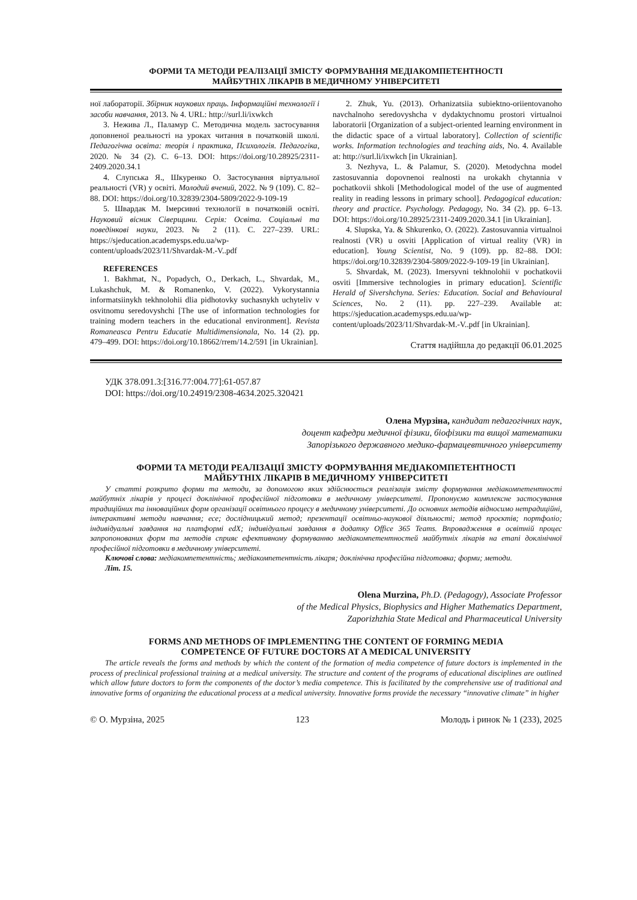ФОРМИ ТА МЕТОДИ РЕАЛІЗАЦІЇ ЗМІСТУ ФОРМУВАННЯ МЕДІАКОМПЕТЕНТНОСТІ
МАЙБУТНІХ ЛІКАРІВ В МЕДИЧНОМУ УНІВЕРСИТЕТІ
ної лабораторії. Збірник наукових праць. Інформаційні технології і засоби навчання, 2013. № 4. URL: http://surl.li/ixwkch
3. Нежива Л., Паламур С. Методична модель застосування доповненої реальності на уроках читання в початковій школі. Педагогічна освіта: теорія і практика, Психологія. Педагогіка, 2020. № 34 (2). С. 6–13. DOI: https://doi.org/10.28925/2311-2409.2020.34.1
4. Слупська Я., Шкуренко О. Застосування віртуальної реальності (VR) у освіті. Молодий вчений, 2022. № 9 (109). С. 82–88. DOI: https://doi.org/10.32839/2304-5809/2022-9-109-19
5. Швардак М. Імерсивні технології в початковій освіті. Науковий вісник Сіверщини. Серія: Освіта. Соціальні та поведінкові науки, 2023. № 2 (11). С. 227–239. URL: https://sjeducation.academysps.edu.ua/wp-content/uploads/2023/11/Shvardak-M.-V..pdf
REFERENCES
1. Bakhmat, N., Popadych, O., Derkach, L., Shvardak, M., Lukashchuk, M. & Romanenko, V. (2022). Vykorystannia informatsiinykh tekhnolohii dlia pidhotovky suchasnykh uchyteliv v osvitnomu seredovyshchi [The use of information technologies for training modern teachers in the educational environment]. Revista Romaneasca Pentru Educatie Multidimensionala, No. 14 (2). pp. 479–499. DOI: https://doi.org/10.18662/rrem/14.2/591 [in Ukrainian].
2. Zhuk, Yu. (2013). Orhanizatsiia subiektno-oriientovanoho navchalnoho seredovyshcha v dydaktychnomu prostori virtualnoi laboratorii [Organization of a subject-oriented learning environment in the didactic space of a virtual laboratory]. Collection of scientific works. Information technologies and teaching aids, No. 4. Available at: http://surl.li/ixwkch [in Ukrainian].
3. Nezhyva, L. & Palamur, S. (2020). Metodychna model zastosuvannia dopovnenoi realnosti na urokakh chytannia v pochatkovii shkoli [Methodological model of the use of augmented reality in reading lessons in primary school]. Pedagogical education: theory and practice. Psychology. Pedagogy, No. 34 (2). pp. 6–13. DOI: https://doi.org/10.28925/2311-2409.2020.34.1 [in Ukrainian].
4. Slupska, Ya. & Shkurenko, O. (2022). Zastosuvannia virtualnoi realnosti (VR) u osviti [Application of virtual reality (VR) in education]. Young Scientist, No. 9 (109). pp. 82–88. DOI: https://doi.org/10.32839/2304-5809/2022-9-109-19 [in Ukrainian].
5. Shvardak, M. (2023). Imersyvni tekhnolohii v pochatkovii osviti [Immersive technologies in primary education]. Scientific Herald of Sivershchyna. Series: Education. Social and Behavioural Sciences, No. 2 (11). pp. 227–239. Available at: https://sjeducation.academysps.edu.ua/wp-content/uploads/2023/11/Shvardak-M.-V..pdf [in Ukrainian].
Стаття надійшла до редакції 06.01.2025
УДК 378.091.3:[316.77:004.77]:61-057.87
DOI: https://doi.org/10.24919/2308-4634.2025.320421
Олена Мурзіна, кандидат педагогічних наук,
доцент кафедри медичної фізики, біофізики та вищої математики
Запорізького державного медико-фармацевтичного університету
ФОРМИ ТА МЕТОДИ РЕАЛІЗАЦІЇ ЗМІСТУ ФОРМУВАННЯ МЕДІАКОМПЕТЕНТНОСТІ
МАЙБУТНІХ ЛІКАРІВ В МЕДИЧНОМУ УНІВЕРСИТЕТІ
У статті розкрито форми та методи, за допомогою яких здійснюється реалізація змісту формування медіакомпетентності майбутніх лікарів у процесі доклінічної професійної підготовки в медичному університеті. Пропонуємо комплексне застосування традиційних та інноваційних форм організації освітнього процесу в медичному університеті. До основних методів відносимо нетрадиційні, інтерактивні методи навчання; есе; дослідницький метод; презентації освітньо-наукової діяльності; метод проєктів; портфоліо; індивідуальні завдання на платформі edX; індивідуальні завдання в додатку Office 365 Teams. Впровадження в освітній процес запропонованих форм та методів сприяє ефективному формуванню медіакомпетентностей майбутніх лікарів на етапі доклінічної професійної підготовки в медичному університеті.
Ключові слова: медіакомпетентність; медіакомпетентність лікаря; доклінічна професійна підготовка; форми; методи.
Літ. 15.
Olena Murzina, Ph.D. (Pedagogy), Associate Professor
of the Medical Physics, Biophysics and Higher Mathematics Department,
Zaporizhzhia State Medical and Pharmaceutical University
FORMS AND METHODS OF IMPLEMENTING THE CONTENT OF FORMING MEDIA
COMPETENCE OF FUTURE DOCTORS AT A MEDICAL UNIVERSITY
The article reveals the forms and methods by which the content of the formation of media competence of future doctors is implemented in the process of preclinical professional training at a medical university. The structure and content of the programs of educational disciplines are outlined which allow future doctors to form the components of the doctor’s media competence. This is facilitated by the comprehensive use of traditional and innovative forms of organizing the educational process at a medical university. Innovative forms provide the necessary “innovative climate” in higher
© О. Мурзіна, 2025 123 Молодь і ринок № 1 (233), 2025